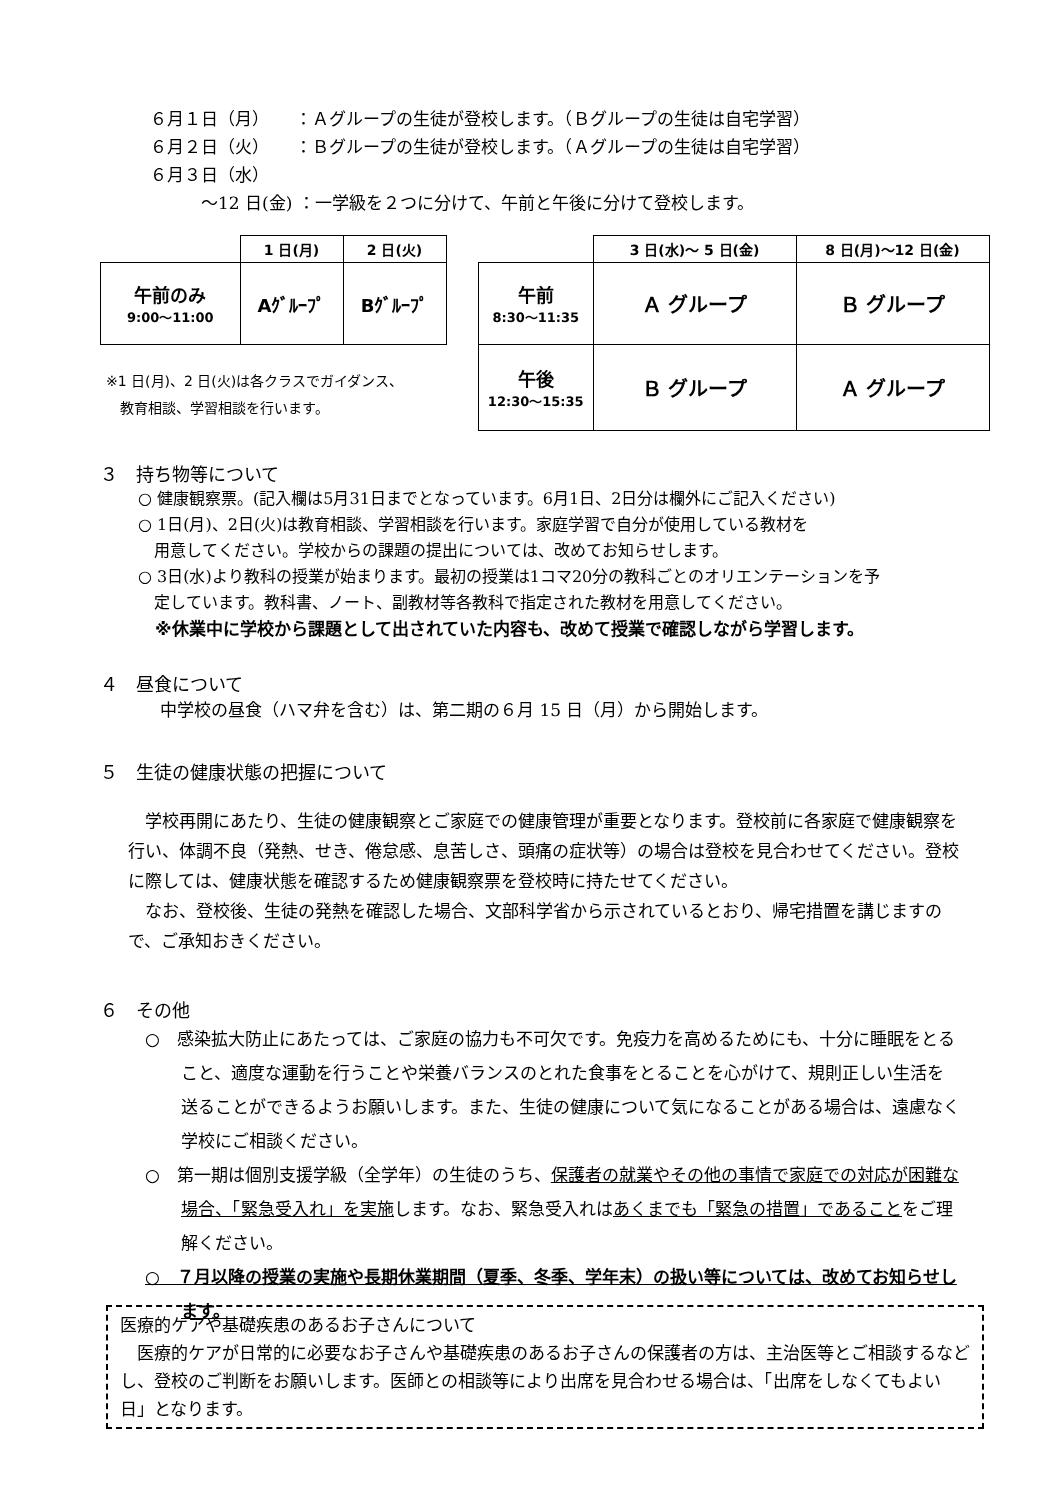６月１日（月）　　：Ａグループの生徒が登校します。（Ｂグループの生徒は自宅学習）
６月２日（火）　　：Ｂグループの生徒が登校します。（Ａグループの生徒は自宅学習）
６月３日（水）
　　　～12 日(金) ：一学級を２つに分けて、午前と午後に分けて登校します。
| | 1 日(月) | 2 日(火) |
| 午前のみ 9:00～11:00 | Aｸﾞﾙｰﾌﾟ | Bｸﾞﾙｰﾌﾟ |
※1 日(月)、2 日(火)は各クラスでガイダンス、
　教育相談、学習相談を行います。
| | 3 日(水)～ 5 日(金) | 8 日(月)～12 日(金) |
| 午前 8:30～11:35 | Ａ グループ | Ｂ グループ |
| 午後 12:30～15:35 | Ｂ グループ | Ａ グループ |
３　持ち物等について
○ 健康観察票。(記入欄は5月31日までとなっています。6月1日、2日分は欄外にご記入ください)
○ 1日(月)、2日(火)は教育相談、学習相談を行います。家庭学習で自分が使用している教材を
　用意してください。学校からの課題の提出については、改めてお知らせします。
○ 3日(水)より教科の授業が始まります。最初の授業は1コマ20分の教科ごとのオリエンテーションを予
　定しています。教科書、ノート、副教材等各教科で指定された教材を用意してください。
　※休業中に学校から課題として出されていた内容も、改めて授業で確認しながら学習します。
４　昼食について
中学校の昼食（ハマ弁を含む）は、第二期の６月 15 日（月）から開始します。
５　生徒の健康状態の把握について
　学校再開にあたり、生徒の健康観察とご家庭での健康管理が重要となります。登校前に各家庭で健康観察を行い、体調不良（発熱、せき、倦怠感、息苦しさ、頭痛の症状等）の場合は登校を見合わせてください。登校に際しては、健康状態を確認するため健康観察票を登校時に持たせてください。
　なお、登校後、生徒の発熱を確認した場合、文部科学省から示されているとおり、帰宅措置を講じますので、ご承知おきください。
６　その他
○　感染拡大防止にあたっては、ご家庭の協力も不可欠です。免疫力を高めるためにも、十分に睡眠をとること、適度な運動を行うことや栄養バランスのとれた食事をとることを心がけて、規則正しい生活を送ることができるようお願いします。また、生徒の健康について気になることがある場合は、遠慮なく学校にご相談ください。
○　第一期は個別支援学級（全学年）の生徒のうち、保護者の就業やその他の事情で家庭での対応が困難な場合、「緊急受入れ」を実施します。なお、緊急受入れはあくまでも「緊急の措置」であることをご理解ください。
○　７月以降の授業の実施や長期休業期間（夏季、冬季、学年末）の扱い等については、改めてお知らせします。
医療的ケアや基礎疾患のあるお子さんについて
　医療的ケアが日常的に必要なお子さんや基礎疾患のあるお子さんの保護者の方は、主治医等とご相談するなどし、登校のご判断をお願いします。医師との相談等により出席を見合わせる場合は、「出席をしなくてもよい日」となります。